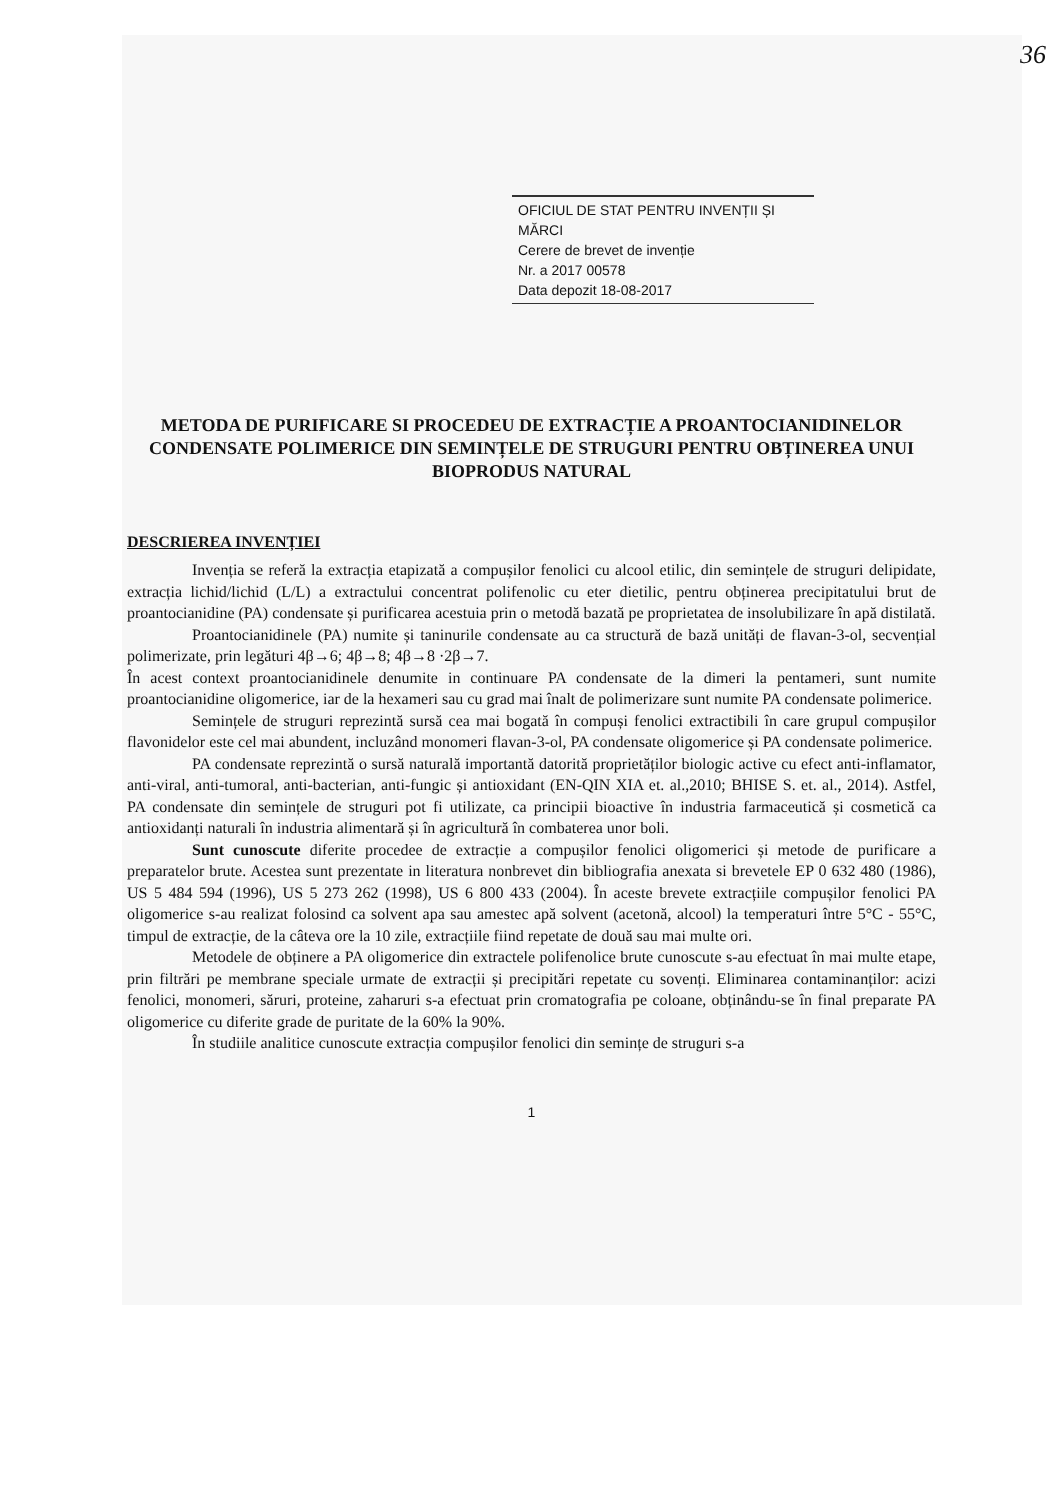36
OFICIUL DE STAT PENTRU INVENȚII ȘI MĂRCI
Cerere de brevet de invenție
Nr. a 2017 00578
Data depozit 18-08-2017
METODA DE PURIFICARE SI PROCEDEU DE EXTRACȚIE A PROANTOCIANIDINELOR CONDENSATE POLIMERICE DIN SEMINȚELE DE STRUGURI PENTRU OBȚINEREA UNUI BIOPRODUS NATURAL
DESCRIEREA INVENȚIEI
Invenția se referă la extracția etapizată a compușilor fenolici cu alcool etilic, din semințele de struguri delipidate, extracția lichid/lichid (L/L) a extractului concentrat polifenolic cu eter dietilic, pentru obținerea precipitatului brut de proantocianidine (PA) condensate și purificarea acestuia prin o metodă bazată pe proprietatea de insolubilizare în apă distilată.
Proantocianidinele (PA) numite și taninurile condensate au ca structură de bază unități de flavan-3-ol, secvențial polimerizate, prin legături 4β→6; 4β→8; 4β→8 ·2β→7.
În acest context proantocianidinele denumite in continuare PA condensate de la dimeri la pentameri, sunt numite proantocianidine oligomerice, iar de la hexameri sau cu grad mai înalt de polimerizare sunt numite PA condensate polimerice.
Semințele de struguri reprezintă sursă cea mai bogată în compuși fenolici extractibili în care grupul compușilor flavonidelor este cel mai abundent, incluzând monomeri flavan-3-ol, PA condensate oligomerice și PA condensate polimerice.
PA condensate reprezintă o sursă naturală importantă datorită proprietăților biologic active cu efect anti-inflamator, anti-viral, anti-tumoral, anti-bacterian, anti-fungic și antioxidant (EN-QIN XIA et. al.,2010; BHISE S. et. al., 2014). Astfel, PA condensate din semințele de struguri pot fi utilizate, ca principii bioactive în industria farmaceutică și cosmetică ca antioxidanți naturali în industria alimentară și în agricultură în combaterea unor boli.
Sunt cunoscute diferite procedee de extracție a compușilor fenolici oligomerici și metode de purificare a preparatelor brute. Acestea sunt prezentate in literatura nonbrevet din bibliografia anexata si brevetele EP 0 632 480 (1986), US 5 484 594 (1996), US 5 273 262 (1998), US 6 800 433 (2004). În aceste brevete extracțiile compușilor fenolici PA oligomerice s-au realizat folosind ca solvent apa sau amestec apă solvent (acetonă, alcool) la temperaturi între 5°C - 55°C, timpul de extracție, de la câteva ore la 10 zile, extracțiile fiind repetate de două sau mai multe ori.
Metodele de obținere a PA oligomerice din extractele polifenolice brute cunoscute s-au efectuat în mai multe etape, prin filtrări pe membrane speciale urmate de extracții și precipitări repetate cu sovenți. Eliminarea contaminanților: acizi fenolici, monomeri, săruri, proteine, zaharuri s-a efectuat prin cromatografia pe coloane, obținându-se în final preparate PA oligomerice cu diferite grade de puritate de la 60% la 90%.
În studiile analitice cunoscute extracția compușilor fenolici din semințe de struguri s-a
1